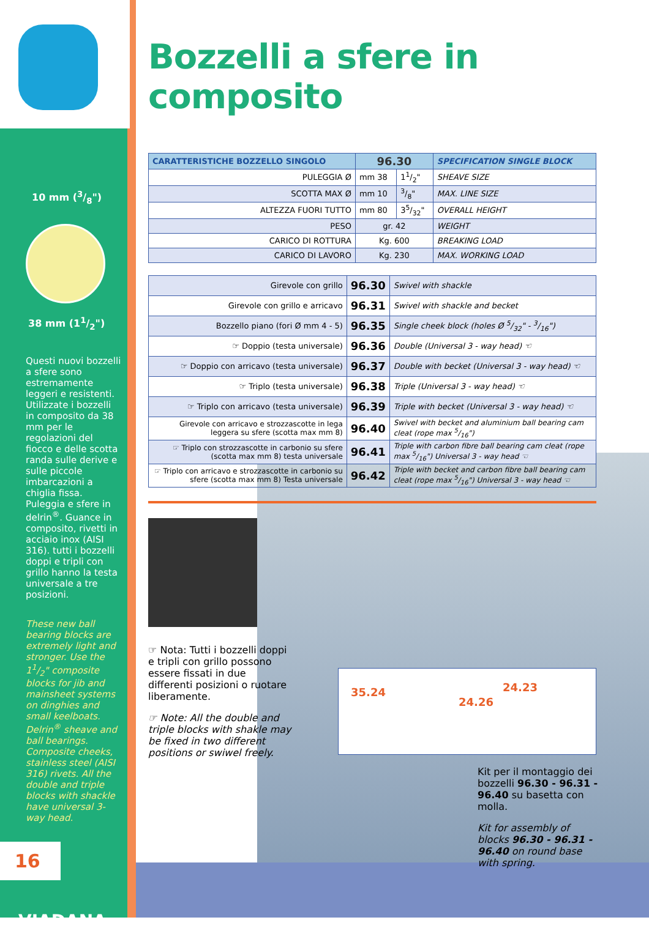10 mm (3/8")
38 mm (11/2")
Questi nuovi bozzelli a sfere sono estremamente leggeri e resistenti. Utilizzate i bozzelli in composito da 38 mm per le regolazioni del fiocco e delle scotta randa sulle derive e sulle piccole imbarcazioni a chiglia fissa. Puleggia e sfere in delrin<sup>®</sup>. Guance in composito, rivetti in acciaio inox (AISI 316). tutti i bozzelli doppi e tripli con grillo hanno la testa universale a tre posizioni.
These new ball bearing blocks are extremely light and stronger. Use the 11/2" composite blocks for jib and mainsheet systems on dinghies and small keelboats. Delrin<sup>®</sup> sheave and ball bearings. Composite cheeks, stainless steel (AISI 316) rivets. All the double and triple blocks with shackle have universal 3-way head.
16
VIADANA
Bozzelli a sfere in composito
| CARATTERISTICHE BOZZELLO SINGOLO | 96.30 | | SPECIFICATION SINGLE BLOCK |
| PULEGGIA Ø | mm 38 | 11/2" | SHEAVE SIZE |
| SCOTTA MAX Ø | mm 10 | 3/8" | MAX. LINE SIZE |
| ALTEZZA FUORI TUTTO | mm 80 | 35/32" | OVERALL HEIGHT |
| PESO | gr. 42 | | WEIGHT |
| CARICO DI ROTTURA | Kg. 600 | | BREAKING LOAD |
| CARICO DI LAVORO | Kg. 230 | | MAX. WORKING LOAD |
| Girevole con grillo | 96.30 | Swivel with shackle |
| Girevole con grillo e arricavo | 96.31 | Swivel with shackle and becket |
| Bozzello piano (fori Ø mm 4 - 5) | 96.35 | Single cheek block (holes Ø 5/32" - 3/16") |
| ☞ Doppio (testa universale) | 96.36 | Double (Universal 3 - way head) ☜ |
| ☞ Doppio con arricavo (testa universale) | 96.37 | Double with becket (Universal 3 - way head) ☜ |
| ☞ Triplo (testa universale) | 96.38 | Triple (Universal 3 - way head) ☜ |
| ☞ Triplo con arricavo (testa universale) | 96.39 | Triple with becket (Universal 3 - way head) ☜ |
| Girevole con arricavo e strozzascotte in lega leggera su sfere (scotta max mm 8) | 96.40 | Swivel with becket and aluminium ball bearing cam cleat (rope max 5/16") |
| ☞ Triplo con strozzascotte in carbonio su sfere (scotta max mm 8) testa universale | 96.41 | Triple with carbon fibre ball bearing cam cleat (rope max 5/16") Universal 3 - way head ☜ |
| ☞ Triplo con arricavo e strozzascotte in carbonio su sfere (scotta max mm 8) Testa universale | 96.42 | Triple with becket and carbon fibre ball bearing cam cleat (rope max 5/16") Universal 3 - way head ☜ |
☞ Nota: Tutti i bozzelli doppi e tripli con grillo possono essere fissati in due differenti posizioni o ruotare liberamente.
☞ Note: All the double and triple blocks with shakle may be fixed in two different positions or swiwel freely.
35.24
24.26
24.23
Kit per il montaggio dei bozzelli 96.30 - 96.31 - 96.40 su basetta con molla.
Kit for assembly of blocks 96.30 - 96.31 - 96.40 on round base with spring.